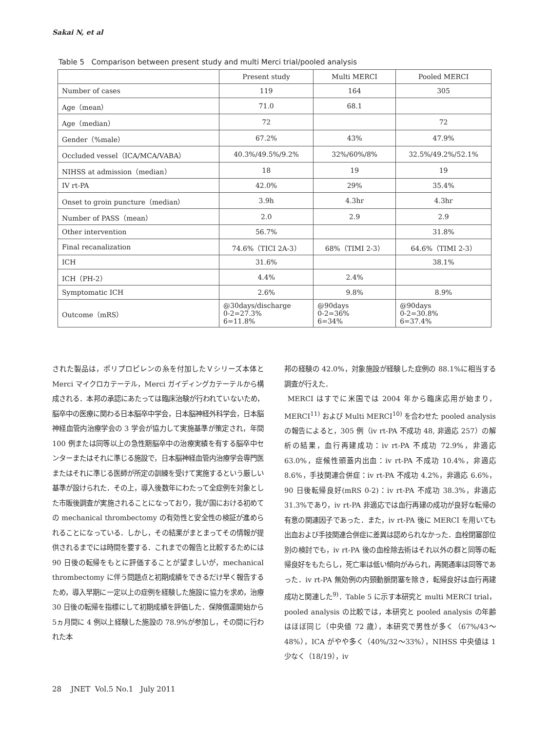Sakai N, et al
Table 5 Comparison between present study and multi Merci trial/pooled analysis
| | Present study | Multi MERCI | Pooled MERCI |
| --- | --- | --- | --- |
| Number of cases | 119 | 164 | 305 |
| Age（mean） | 71.0 | 68.1 | |
| Age（median） | 72 | | 72 |
| Gender（%male） | 67.2% | 43% | 47.9% |
| Occluded vessel（ICA/MCA/VABA） | 40.3%/49.5%/9.2% | 32%/60%/8% | 32.5%/49.2%/52.1% |
| NIHSS at admission（median） | 18 | 19 | 19 |
| IV rt-PA | 42.0% | 29% | 35.4% |
| Onset to groin puncture（median） | 3.9h | 4.3hr | 4.3hr |
| Number of PASS（mean） | 2.0 | 2.9 | 2.9 |
| Other intervention | 56.7% | | 31.8% |
| Final recanalization | 74.6%（TICI 2A-3） | 68%（TIMI 2-3） | 64.6%（TIMI 2-3） |
| ICH | 31.6% | | 38.1% |
| ICH（PH-2） | 4.4% | 2.4% | |
| Symptomatic ICH | 2.6% | 9.8% | 8.9% |
| Outcome（mRS） | @30days/discharge 0-2=27.3% 6=11.8% | @90days 0-2=36% 6=34% | @90days 0-2=30.8% 6=37.4% |
された製品は，ポリプロピレンの糸を付加したＶシリーズ本体と Merci マイクロカテーテル，Merci ガイディングカテーテルから構成される．本邦の承認にあたっては臨床治験が行われていないため，脳卒中の医療に関わる日本脳卒中学会，日本脳神経外科学会，日本脳神経血管内治療学会の 3 学会が協力して実施基準が策定され，年間 100 例または同等以上の急性期脳卒中の治療実績を有する脳卒中センターまたはそれに準じる施設で，日本脳神経血管内治療学会専門医またはそれに準じる医師が所定の訓練を受けて実施するという厳しい基準が設けられた．その上，導入後数年にわたって全症例を対象とした市販後調査が実施されることになっており，我が国における初めての mechanical thrombectomy の有効性と安全性の検証が進められることになっている．しかし，その結果がまとまってその情報が提供されるまでには時間を要する．これまでの報告と比較するためには 90 日後の転帰をもとに評価することが望ましいが，mechanical thrombectomy に伴う問題点と初期成績をできるだけ早く報告するため，導入早期に一定以上の症例を経験した施設に協力を求め，治療 30 日後の転帰を指標にして初期成績を評価した．保険償還開始から 5ヵ月間に 4 例以上経験した施設の 78.9%が参加し，その間に行われた本
邦の経験の 42.0%，対象施設が経験した症例の 88.1%に相当する調査が行えた．
MERCI はすでに米国では 2004 年から臨床応用が始まり，MERCI<sup>11)</sup> および Multi MERCI<sup>10)</sup> を合わせた pooled analysis の報告によると，305 例（iv rt-PA 不成功 48, 非適応 257）の解析の結果，血行再建成功：iv rt-PA 不成功 72.9%，非適応 63.0%，症候性頭蓋内出血：iv rt-PA 不成功 10.4%，非適応 8.6%，手技関連合併症：iv rt-PA 不成功 4.2%，非適応 6.6%，90 日後転帰良好(mRS 0-2)：iv rt-PA 不成功 38.3%，非適応 31.3%であり，iv rt-PA 非適応では血行再建の成功が良好な転帰の有意の関連因子であった．また，iv rt-PA 後に MERCI を用いても出血および手技関連合併症に差異は認められなかった．血栓閉塞部位別の検討でも，iv rt-PA 後の血栓除去術はそれ以外の群と同等の転帰良好をもたらし，死亡率は低い傾向がみられ，再開通率は同等であった．iv rt-PA 無効例の内頸動脈閉塞を除き，転帰良好は血行再建成功と関連した<sup>9)</sup>．Table 5 に示す本研究と multi MERCI trial，pooled analysis の比較では，本研究と pooled analysis の年齢はほぼ同じ（中央値 72 歳），本研究で男性が多く（67%/43〜48%），ICA がやや多く（40%/32〜33%），NIHSS 中央値は 1 少なく（18/19），iv
28 JNET Vol.5 No.1 July 2011